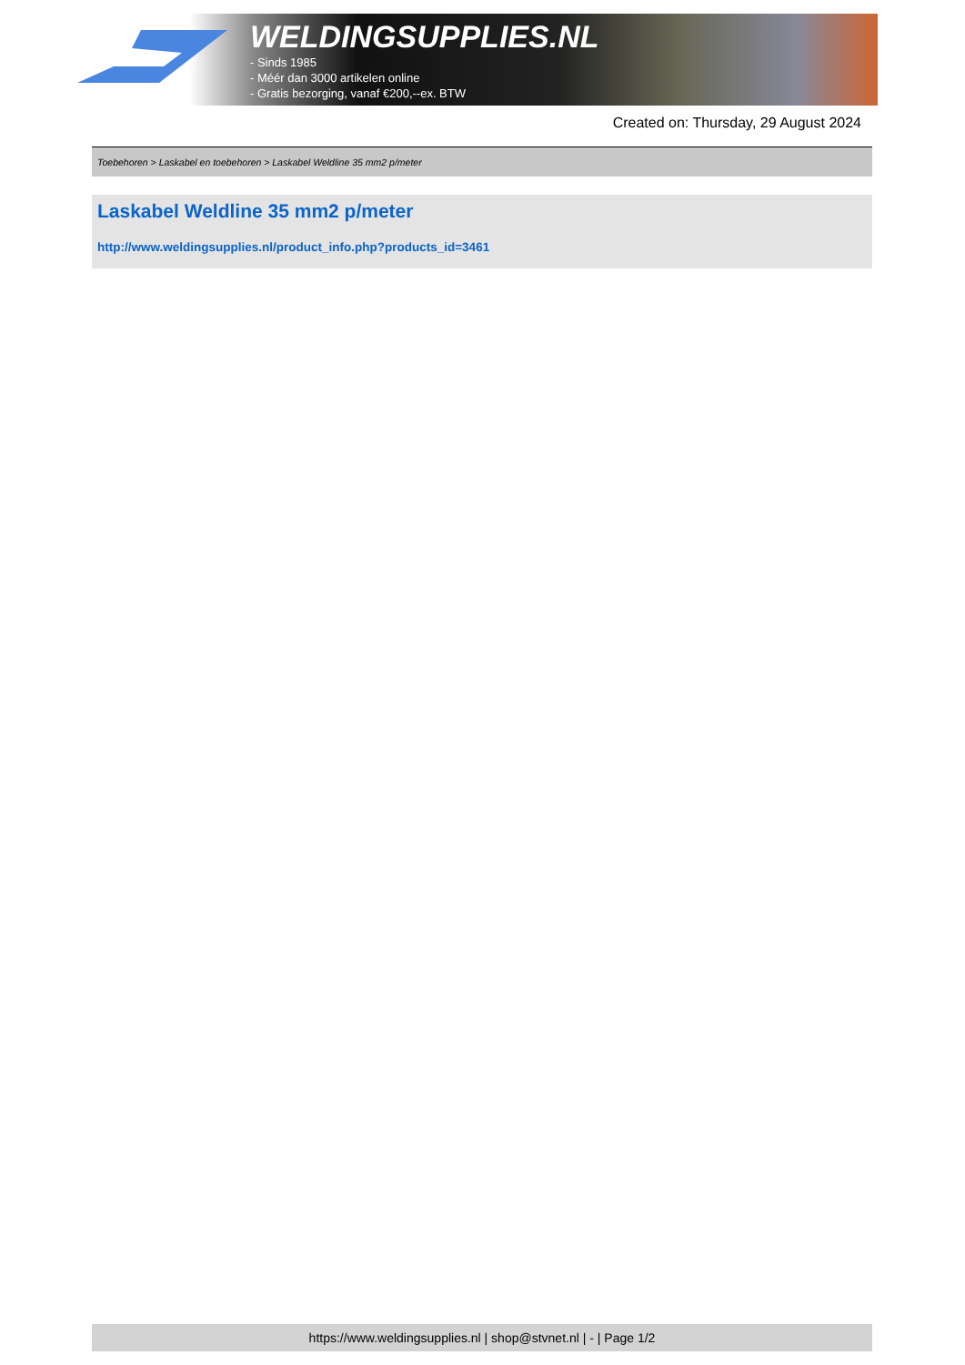WELDINGSUPPLIES.NL
- Sinds 1985
- Méér dan 3000 artikelen online
- Gratis bezorging, vanaf €200,--ex. BTW
Created on: Thursday, 29 August 2024
Toebehoren > Laskabel en toebehoren > Laskabel Weldline 35 mm2 p/meter
Laskabel Weldline 35 mm2 p/meter
http://www.weldingsupplies.nl/product_info.php?products_id=3461
https://www.weldingsupplies.nl | shop@stvnet.nl | - | Page 1/2